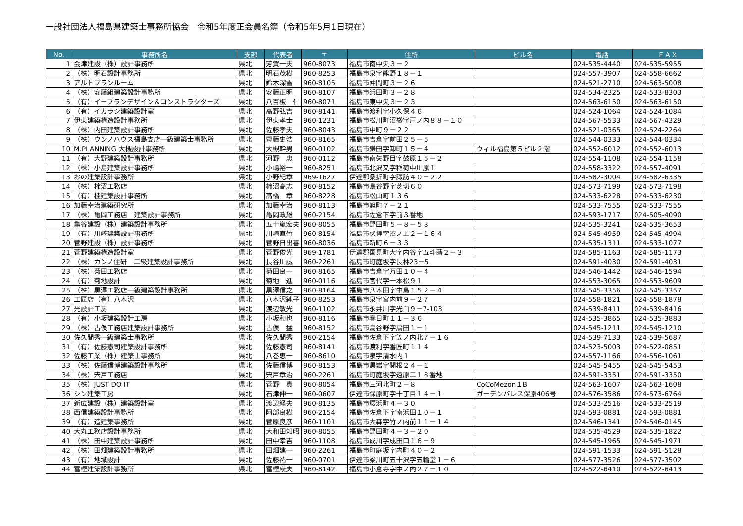一般社団法人福島県建築士事務所協会　令和5年度正会員名簿（令和5年5月1日現在）
| No. | 事務所名 | 支部 | 代表者 | 〒 | 住所 | ビル名 | 電話 | ＦＡＸ |
| --- | --- | --- | --- | --- | --- | --- | --- | --- |
| 1 | 会津建設（株）設計事務所 | 県北 | 芳賀一夫 | 960-8073 | 福島市南中央３－２ | | 024-535-4440 | 024-535-5955 |
| 2 | （株）明石設計事務所 | 県北 | 明石茂樹 | 960-8253 | 福島市泉字熊野１８－１ | | 024-557-3907 | 024-558-6662 |
| 3 | アルトプランルーム | 県北 | 鈴木深雪 | 960-8105 | 福島市仲間町３－２６ | | 024-521-2710 | 024-563-5008 |
| 4 | （株）安藤組建築設計事務所 | 県北 | 安藤正明 | 960-8107 | 福島市浜田町３－２８ | | 024-534-2325 | 024-533-8303 |
| 5 | （有）イープランデザイン＆コンストラクターズ | 県北 | 八百板 仁 | 960-8071 | 福島市東中央３－２３ | | 024-563-6150 | 024-563-6150 |
| 6 | （有）イガラシ建築設計室 | 県北 | 高野弘吉 | 960-8141 | 福島市渡利字小久保４６ | | 024-524-1064 | 024-524-1084 |
| 7 | 伊東建築構造設計事務所 | 県北 | 伊東孝士 | 960-1231 | 福島市松川町沼袋字戸ノ内８８－１０ | | 024-567-5533 | 024-567-4329 |
| 8 | （株）内田建築設計事務所 | 県北 | 佐藤孝夫 | 960-8043 | 福島市中町９－２２ | | 024-521-0365 | 024-524-2264 |
| 9 | （株）ウンノハウス福島支店一級建築士事務所 | 県北 | 齋藤史浩 | 960-8165 | 福島市吉倉字前田２５－５ | | 024-544-0333 | 024-544-0334 |
| 10 | M.PLANNING 大槻設計事務所 | 県北 | 大槻幹男 | 960-0102 | 福島市鎌田字卸町１５－４ | ウィル福島第５ビル２階 | 024-552-6012 | 024-552-6013 |
| 11 | （有）大野建築設計事務所 | 県北 | 河野 忠 | 960-0112 | 福島市南矢野目字鼓原１５－２ | | 024-554-1108 | 024-554-1158 |
| 12 | （株）小島建築設計事務所 | 県北 | 小嶋裕一 | 960-8251 | 福島市北沢又字稲荷中川原１ | | 024-558-3322 | 024-557-4091 |
| 13 | おの建築設計事務所 | 県北 | 小野紀章 | 969-1627 | 伊達郡桑折町字諏訪４０－２２ | | 024-582-3004 | 024-582-6335 |
| 14 | （株）柿沼工務店 | 県北 | 柿沼高志 | 960-8152 | 福島市鳥谷野字芝切６０ | | 024-573-7199 | 024-573-7198 |
| 15 | （有）桂建築設計事務所 | 県北 | 髙橋 章 | 960-8228 | 福島市松山町１３６ | | 024-533-6228 | 024-533-6230 |
| 16 | 加藤幸治建築研究所 | 県北 | 加藤幸治 | 960-8113 | 福島市旭町７－２１ | | 024-533-7555 | 024-533-7555 |
| 17 | （株）亀岡工務店 建築設計事務所 | 県北 | 亀岡政雄 | 960-2154 | 福島市佐倉下字前３番地 | | 024-593-1717 | 024-505-4090 |
| 18 | 亀谷建設（株）建築設計事務所 | 県北 | 五十嵐宏夫 | 960-8055 | 福島市野田町５－８－５８ | | 024-535-3241 | 024-535-3653 |
| 19 | （有）川崎建築設計事務所 | 県北 | 川崎直竹 | 960-8154 | 福島市伏拝字沼ノ上２－１６４ | | 024-545-4959 | 024-545-4994 |
| 20 | 菅野建設（株）設計事務所 | 県北 | 菅野日出喜 | 960-8036 | 福島市新町６－３３ | | 024-535-1311 | 024-533-1077 |
| 21 | 菅野建築構造設計室 | 県北 | 菅野俊光 | 969-1781 | 伊達郡国見町大字内谷字五斗蒔２－３ | | 024-585-1163 | 024-585-1173 |
| 22 | （株）カンノ住研 二級建築設計事務所 | 県北 | 長谷川誠 | 960-2261 | 福島市町庭坂字長林23－5 | | 024-591-4030 | 024-591-4031 |
| 23 | （株）菊田工務店 | 県北 | 菊田良一 | 960-8165 | 福島市吉倉字万田１０－４ | | 024-546-1442 | 024-546-1594 |
| 24 | （有）菊地設計 | 県北 | 菊地 進 | 960-0116 | 福島市宮代字一本松９１ | | 024-553-3065 | 024-553-9609 |
| 25 | （株）黒澤工務店一級建築設計事務所 | 県北 | 黒澤信之 | 960-8164 | 福島市八木田字中島１５２－４ | | 024-545-3356 | 024-545-3357 |
| 26 | 工匠店（有）八木沢 | 県北 | 八木沢純子 | 960-8253 | 福島市泉字宮内前９－２７ | | 024-558-1821 | 024-558-1878 |
| 27 | 光設計工房 | 県北 | 渡辺敏光 | 960-1102 | 福島市永井川字光白９－7-103 | | 024-539-8411 | 024-539-8416 |
| 28 | （有）小坂建築設計工房 | 県北 | 小坂和也 | 960-8116 | 福島市春日町１１－３６ | | 024-535-3865 | 024-535-3883 |
| 29 | （株）古俣工務店建築設計事務所 | 県北 | 古俣 猛 | 960-8152 | 福島市鳥谷野字扇田１－１ | | 024-545-1211 | 024-545-1210 |
| 30 | 佐久間秀一級建築士事務所 | 県北 | 佐久間秀 | 960-2154 | 福島市佐倉下字笠ノ内北７－１６ | | 024-539-7133 | 024-539-5687 |
| 31 | （有）佐藤憲司建築設計事務所 | 県北 | 佐藤憲司 | 960-8141 | 福島市渡利字番匠町１１４ | | 024-523-5003 | 024-522-0851 |
| 32 | 佐藤工業（株）建築士事務所 | 県北 | 八巻恵一 | 960-8610 | 福島市泉字清水内１ | | 024-557-1166 | 024-556-1061 |
| 33 | （株）佐藤信博建築設計事務所 | 県北 | 佐藤信博 | 960-8153 | 福島市黒岩字関根２４－１ | | 024-545-5455 | 024-545-5453 |
| 34 | （株）宍戸工務店 | 県北 | 宍戸章治 | 960-2261 | 福島市町庭坂字遠原二１８番地 | | 024-591-3351 | 024-591-3350 |
| 35 | （株）JUST DO IT | 県北 | 菅野 真 | 960-8054 | 福島市三河北町２－８ | CoCoMezon１B | 024-563-1607 | 024-563-1608 |
| 36 | シン建築工房 | 県北 | 石津伸一 | 960-0607 | 伊達市保原町字十丁目１４－１ | ガーデンパレス保原406号 | 024-576-3586 | 024-573-6764 |
| 37 | 新広建設（株）建築設計室 | 県北 | 渡辺経夫 | 960-8135 | 福島市腰浜町４－３０ | | 024-533-2516 | 024-533-2519 |
| 38 | 西信建築設計事務所 | 県北 | 阿部良樹 | 960-2154 | 福島市佐倉下字南浜田１０－１ | | 024-593-0881 | 024-593-0881 |
| 39 | （有）造建築事務所 | 県北 | 菅原良彦 | 960-1101 | 福島市大森字竹ノ内前１１－１４ | | 024-546-1341 | 024-546-0145 |
| 40 | 大丸工務店設計事務所 | 県北 | 大和田知昭 | 960-8055 | 福島市野田町４－３－２０ | | 024-535-4529 | 024-535-1822 |
| 41 | （株）田中建築設計事務所 | 県北 | 田中幸吉 | 960-1108 | 福島市成川字成田口１６－９ | | 024-545-1965 | 024-545-1971 |
| 42 | （株）田畑建築設計事務所 | 県北 | 田畑建一 | 960-2261 | 福島市町庭坂字内町４０－２ | | 024-591-1533 | 024-591-5128 |
| 43 | （有）地域設計 | 県北 | 佐藤祐一 | 960-0701 | 伊達市梁川町五十沢字五輪堂１－６ | | 024-577-3526 | 024-577-3502 |
| 44 | 冨樫建築設計事務所 | 県北 | 冨樫康夫 | 960-8142 | 福島市小倉寺字中ノ内２７－１０ | | 024-522-6410 | 024-522-6413 |